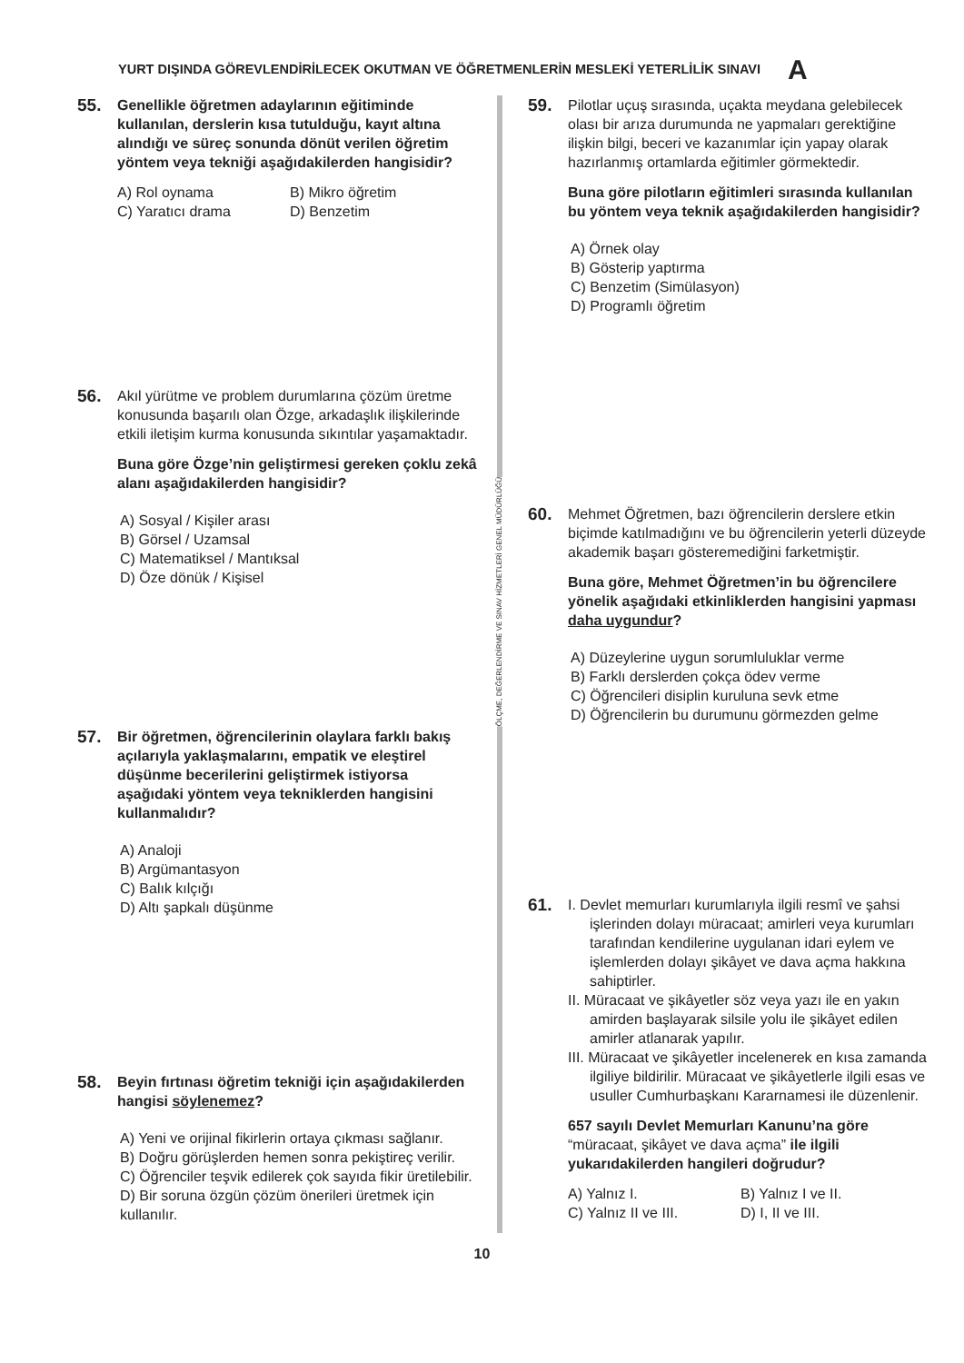YURT DIŞINDA GÖREVLENDİRİLECEK OKUTMAN VE ÖĞRETMENLERİN MESLEKİ YETERLİLİK SINAVI A
55.
Genellikle öğretmen adaylarının eğitiminde kullanılan, derslerin kısa tutulduğu, kayıt altına alındığı ve süreç sonunda dönüt verilen öğretim yöntem veya tekniği aşağıdakilerden hangisidir?
A) Rol oynama
B) Mikro öğretim
C) Yaratıcı drama
D) Benzetim
56.
Akıl yürütme ve problem durumlarına çözüm üretme konusunda başarılı olan Özge, arkadaşlık ilişkilerinde etkili iletişim kurma konusunda sıkıntılar yaşamaktadır.
Buna göre Özge’nin geliştirmesi gereken çoklu zekâ alanı aşağıdakilerden hangisidir?
A) Sosyal / Kişiler arası
B) Görsel / Uzamsal
C) Matematiksel / Mantıksal
D) Öze dönük / Kişisel
57.
Bir öğretmen, öğrencilerinin olaylara farklı bakış açılarıyla yaklaşmalarını, empatik ve eleştirel düşünme becerilerini geliştirmek istiyorsa aşağıdaki yöntem veya tekniklerden hangisini kullanmalıdır?
A) Analoji
B) Argümantasyon
C) Balık kılçığı
D) Altı şapkalı düşünme
58.
Beyin fırtınası öğretim tekniği için aşağıdakilerden hangisi söylenemez?
A) Yeni ve orijinal fikirlerin ortaya çıkması sağlanır.
B) Doğru görüşlerden hemen sonra pekiştireç verilir.
C) Öğrenciler teşvik edilerek çok sayıda fikir üretilebilir.
D) Bir soruna özgün çözüm önerileri üretmek için kullanılır.
ÖLÇME, DEĞERLENDİRME VE SINAV HİZMETLERİ GENEL MÜDÜRLÜĞÜ
59.
Pilotlar uçuş sırasında, uçakta meydana gelebilecek olası bir arıza durumunda ne yapmaları gerektiğine ilişkin bilgi, beceri ve kazanımlar için yapay olarak hazırlanmış ortamlarda eğitimler görmektedir.
Buna göre pilotların eğitimleri sırasında kullanılan bu yöntem veya teknik aşağıdakilerden hangisidir?
A) Örnek olay
B) Gösterip yaptırma
C) Benzetim (Simülasyon)
D) Programlı öğretim
60.
Mehmet Öğretmen, bazı öğrencilerin derslere etkin biçimde katılmadığını ve bu öğrencilerin yeterli düzeyde akademik başarı gösteremediğini farketmiştir.
Buna göre, Mehmet Öğretmen’in bu öğrencilere yönelik aşağıdaki etkinliklerden hangisini yapması daha uygundur?
A) Düzeylerine uygun sorumluluklar verme
B) Farklı derslerden çokça ödev verme
C) Öğrencileri disiplin kuruluna sevk etme
D) Öğrencilerin bu durumunu görmezden gelme
61.
I. Devlet memurları kurumlarıyla ilgili resmî ve şahsi işlerinden dolayı müracaat; amirleri veya kurumları tarafından kendilerine uygulanan idari eylem ve işlemlerden dolayı şikâyet ve dava açma hakkına sahiptirler.
II. Müracaat ve şikâyetler söz veya yazı ile en yakın amirden başlayarak silsile yolu ile şikâyet edilen amirler atlanarak yapılır.
III. Müracaat ve şikâyetler incelenerek en kısa zamanda ilgiliye bildirilir. Müracaat ve şikâyetlerle ilgili esas ve usuller Cumhurbaşkanı Kararnamesi ile düzenlenir.
657 sayılı Devlet Memurları Kanunu’na göre “müracaat, şikâyet ve dava açma” ile ilgili yukarıdakilerden hangileri doğrudur?
A) Yalnız I.
B) Yalnız I ve II.
C) Yalnız II ve III.
D) I, II ve III.
10